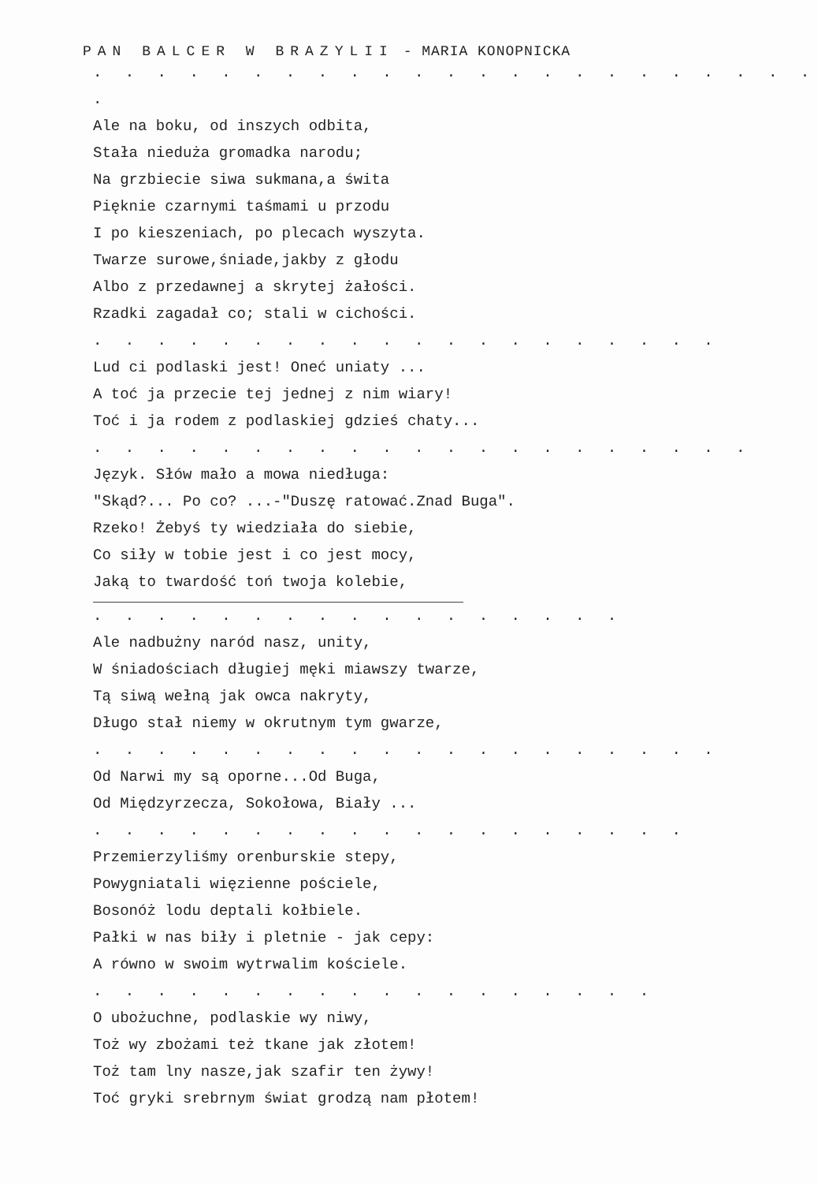PAN BALCER W BRAZYLII - MARIA KONOPNICKA
. . . . . . . . . . . . . . . . . . . . . . . .
Ale na boku, od inszych odbita,
Stała nieduża gromadka narodu;
Na grzbiecie siwa sukmana,a świta
Pięknie czarnymi taśmami u przodu
I po kieszeniach, po plecach wyszyta.
Twarze surowe,śniade,jakby z głodu
Albo z przedawnej a skrytej żałości.
Rzadki zagadał co; stali w cichości.
. . . . . . . . . . . . . . . . . . . .
Lud ci podlaski jest! Oneć uniaty ...
A toć ja przecie tej jednej z nim wiary!
Toć i ja rodem z podlaskiej gdzieś chaty...
. . . . . . . . . . . . . . . . . . . . .
Język. Słów mało a mowa niedługa:
"Skąd?... Po co? ...-"Duszę ratować.Znad Buga".
Rzeko! Żebyś ty wiedziała do siebie,
Co siły w tobie jest i co jest mocy,
Jaką to twardość toń twoja kolebie,
. . . . . . . . . . . . . . . . .
Ale nadbużny naród nasz, unity,
W śniadościach długiej męki miawszy twarze,
Tą siwą wełną jak owca nakryty,
Długo stał niemy w okrutnym tym gwarze,
. . . . . . . . . . . . . . . . . . . .
Od Narwi my są oporne...Od Buga,
Od Międzyrzecza, Sokołowa, Biały ...
. . . . . . . . . . . . . . . . . . .
Przemierzyliśmy orenburskie stepy,
Powygniatali więzienne pościele,
Bosonóż lodu deptali kołbiele.
Pałki w nas biły i pletnie - jak cepy:
A równo w swoim wytrwalim kościele.
. . . . . . . . . . . . . . . . . .
O ubożuchne, podlaskie wy niwy,
Toż wy zbożami też tkane jak złotem!
Toż tam lny nasze,jak szafir ten żywy!
Toć gryki srebrnym świat grodzą nam płotem!